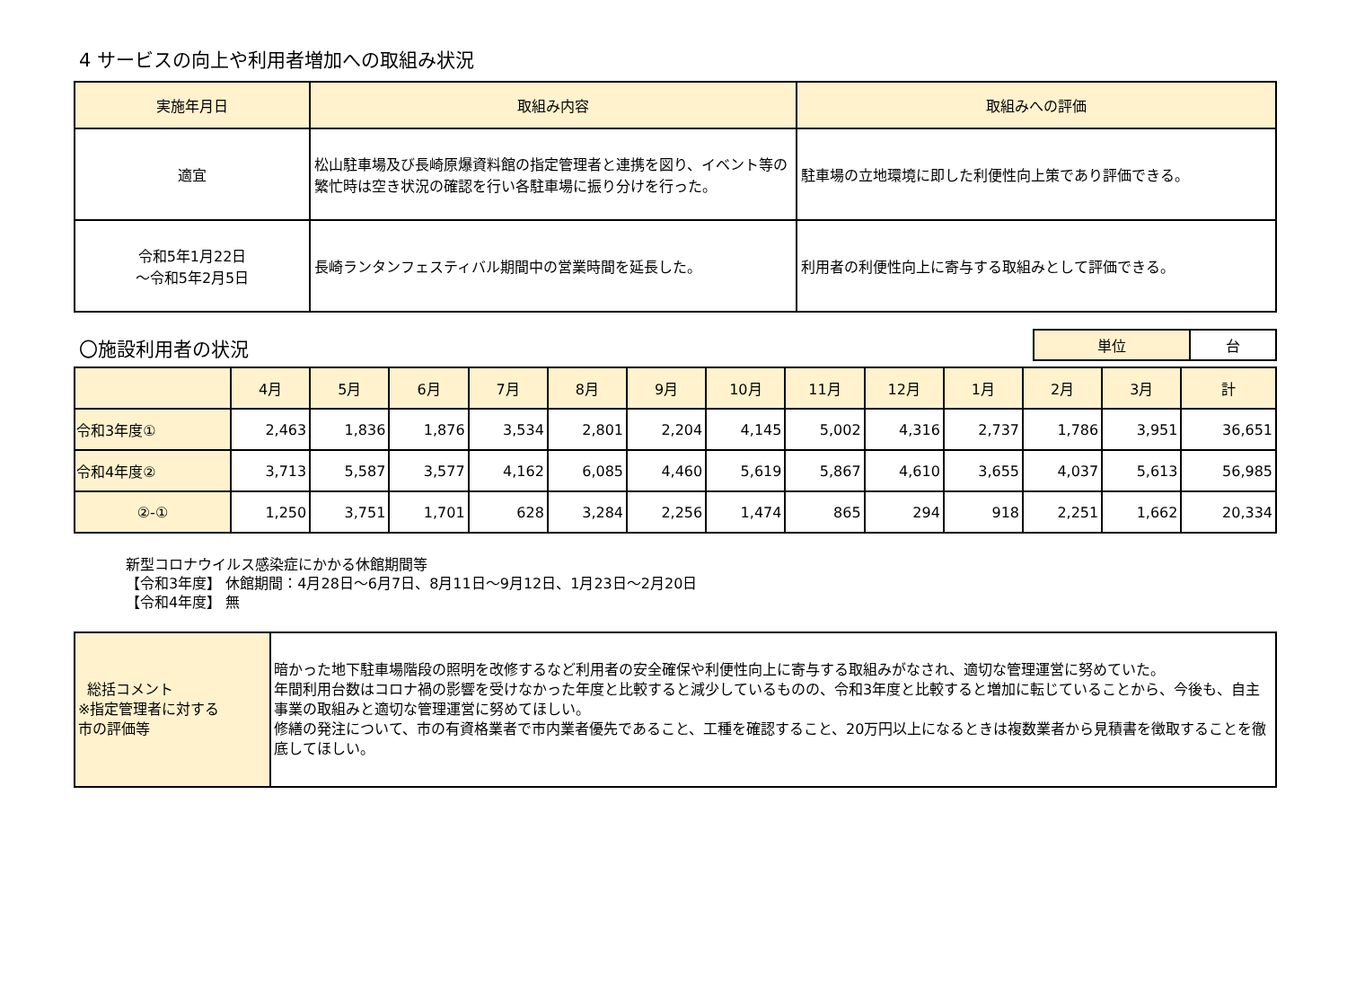4 サービスの向上や利用者増加への取組み状況
| 実施年月日 | 取組み内容 | 取組みへの評価 |
| --- | --- | --- |
| 適宜 | 松山駐車場及び長崎原爆資料館の指定管理者と連携を図り、イベント等の繁忙時は空き状況の確認を行い各駐車場に振り分けを行った。 | 駐車場の立地環境に即した利便性向上策であり評価できる。 |
| 令和5年1月22日 ～令和5年2月5日 | 長崎ランタンフェスティバル期間中の営業時間を延長した。 | 利用者の利便性向上に寄与する取組みとして評価できる。 |
〇施設利用者の状況
| 単位 | 台 |
| | 4月 | 5月 | 6月 | 7月 | 8月 | 9月 | 10月 | 11月 | 12月 | 1月 | 2月 | 3月 | 計 |
| --- | --- | --- | --- | --- | --- | --- | --- | --- | --- | --- | --- | --- | --- |
| 令和3年度① | 2,463 | 1,836 | 1,876 | 3,534 | 2,801 | 2,204 | 4,145 | 5,002 | 4,316 | 2,737 | 1,786 | 3,951 | 36,651 |
| 令和4年度② | 3,713 | 5,587 | 3,577 | 4,162 | 6,085 | 4,460 | 5,619 | 5,867 | 4,610 | 3,655 | 4,037 | 5,613 | 56,985 |
| ②-① | 1,250 | 3,751 | 1,701 | 628 | 3,284 | 2,256 | 1,474 | 865 | 294 | 918 | 2,251 | 1,662 | 20,334 |
新型コロナウイルス感染症にかかる休館期間等
【令和3年度】 休館期間：4月28日～6月7日、8月11日～9月12日、1月23日～2月20日
【令和4年度】 無
| 総括コメント ※指定管理者に対する 市の評価等 | 暗かった地下駐車場階段の照明を改修するなど利用者の安全確保や利便性向上に寄与する取組みがなされ、適切な管理運営に努めていた。 年間利用台数はコロナ禍の影響を受けなかった年度と比較すると減少しているものの、令和3年度と比較すると増加に転じていることから、今後も、自主事業の取組みと適切な管理運営に努めてほしい。 修繕の発注について、市の有資格業者で市内業者優先であること、工種を確認すること、20万円以上になるときは複数業者から見積書を徴取することを徹底してほしい。 |